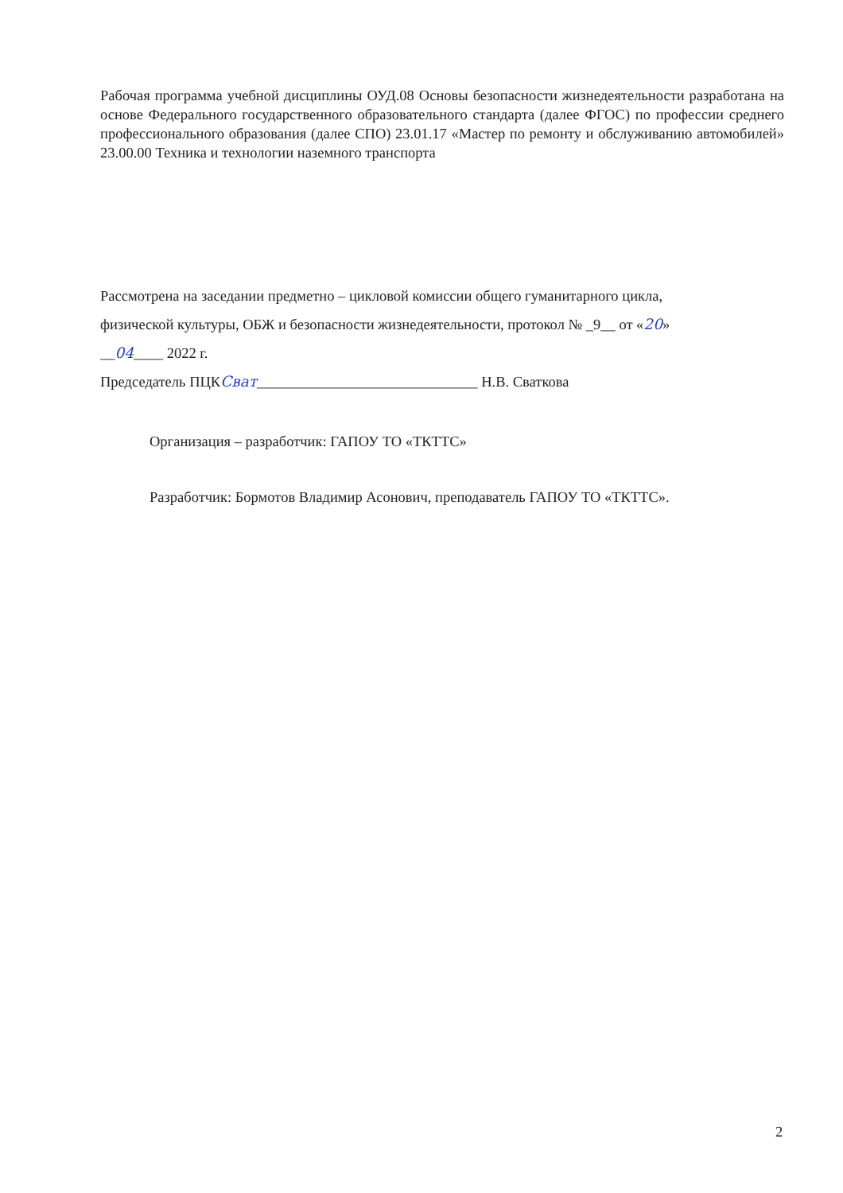Рабочая программа учебной дисциплины ОУД.08 Основы безопасности жизнедеятельности разработана на основе Федерального государственного образовательного стандарта (далее ФГОС) по профессии среднего профессионального образования (далее СПО) 23.01.17 «Мастер по ремонту и обслуживанию автомобилей» 23.00.00 Техника и технологии наземного транспорта
Рассмотрена на заседании предметно – цикловой комиссии общего гуманитарного цикла,
физической культуры, ОБЖ и безопасности жизнедеятельности, протокол № _9__ от «20»
__04____ 2022 г.
Председатель ПЦКСват______________________________ Н.В. Сваткова
Организация – разработчик: ГАПОУ ТО «ТКТТС»
Разработчик: Бормотов Владимир Асонович, преподаватель ГАПОУ ТО «ТКТТС».
2